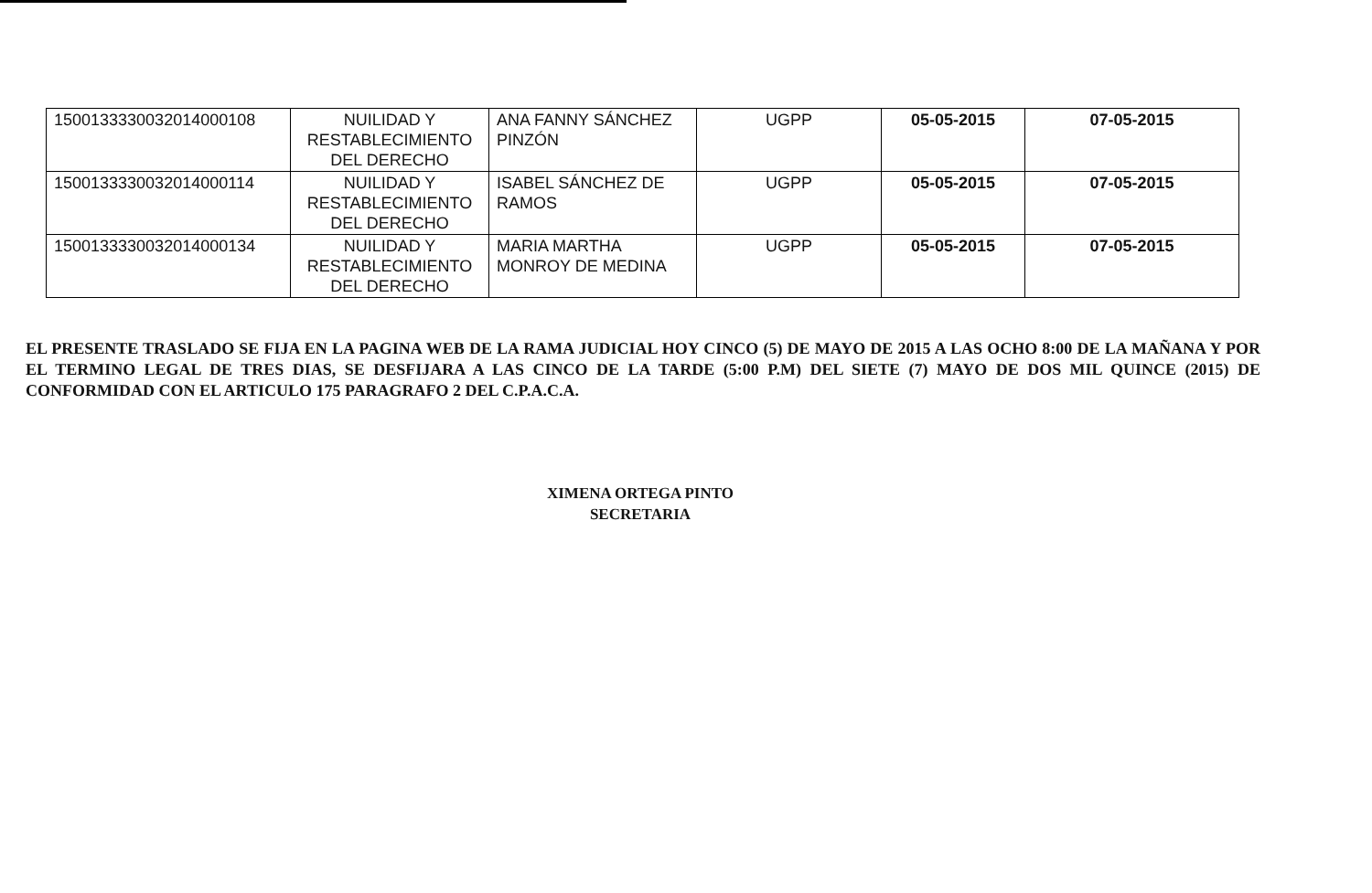| 15001333300320140001​08 | NUILIDAD Y RESTABLECIMIENTO DEL DERECHO | ANA FANNY SÁNCHEZ PINZÓN | UGPP | 05-05-2015 | 07-05-2015 |
| 150013333003201400​0114 | NUILIDAD Y RESTABLECIMIENTO DEL DERECHO | ISABEL SÁNCHEZ DE RAMOS | UGPP | 05-05-2015 | 07-05-2015 |
| 150013333003201400​0134 | NUILIDAD Y RESTABLECIMIENTO DEL DERECHO | MARIA MARTHA MONROY DE MEDINA | UGPP | 05-05-2015 | 07-05-2015 |
EL PRESENTE TRASLADO SE FIJA EN LA PAGINA WEB DE LA RAMA JUDICIAL HOY CINCO (5) DE MAYO DE 2015 A LAS OCHO 8:00 DE LA MAÑANA Y POR EL TERMINO LEGAL DE TRES DIAS, SE DESFIJARA A LAS CINCO DE LA TARDE (5:00 P.M) DEL SIETE (7) MAYO DE DOS MIL QUINCE (2015) DE CONFORMIDAD CON EL ARTICULO 175 PARAGRAFO 2 DEL C.P.A.C.A.
XIMENA ORTEGA PINTO
SECRETARIA